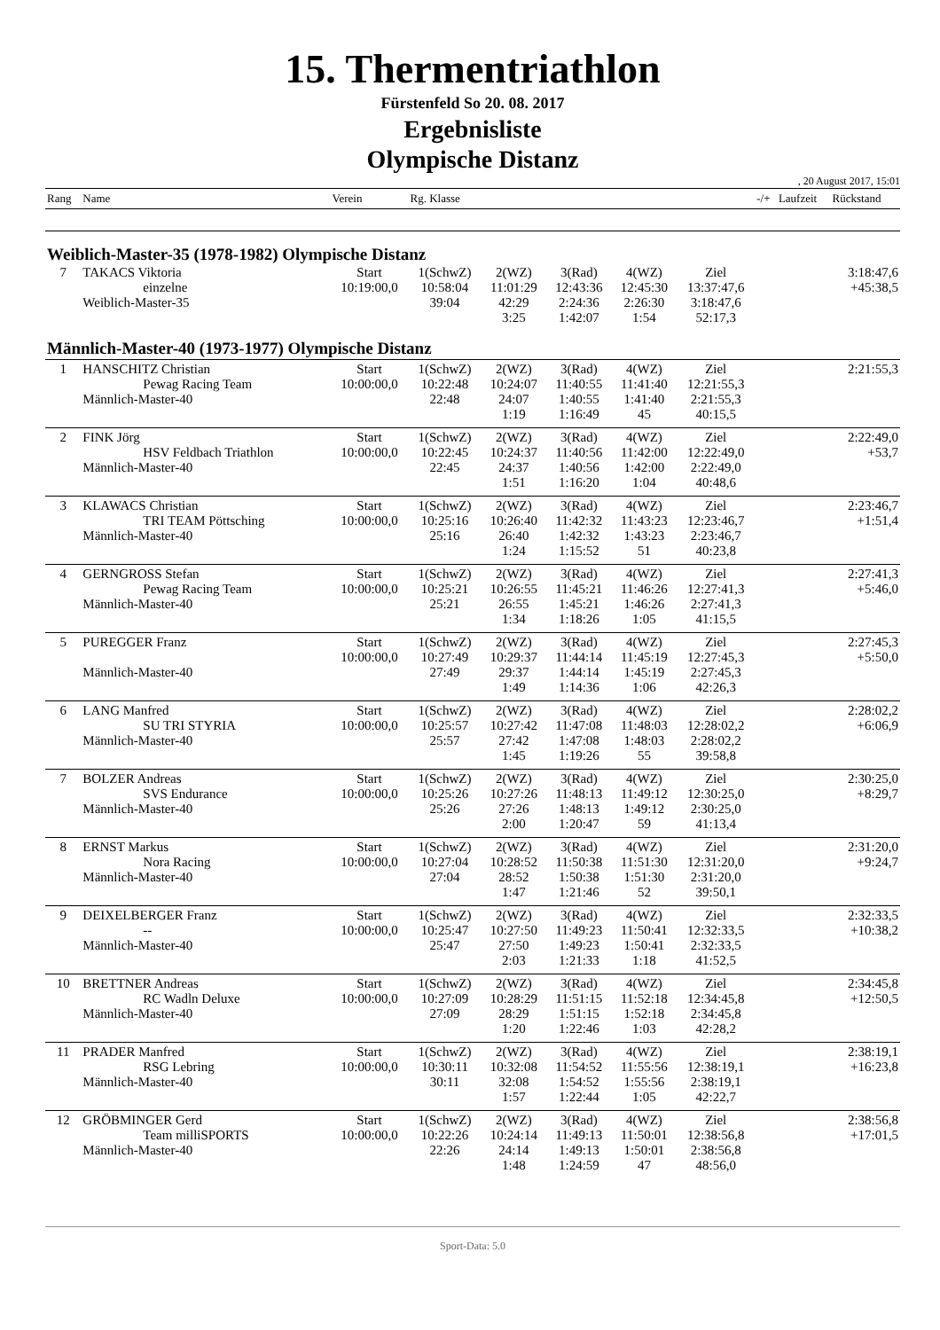15. Thermentriathlon
Fürstenfeld So 20. 08. 2017
Ergebnisliste
Olympische Distanz
, 20 August 2017, 15:01
| Rang | Name | Verein | Rg. Klasse | | | | | -/+ | Laufzeit | Rückstand |
| --- | --- | --- | --- | --- | --- | --- | --- | --- | --- | --- |
| Weiblich-Master-35 (1978-1982) Olympische Distanz | | | | | | | | | | |
| 7 | TAKACS Viktoria | Start | 1(SchwZ) | 2(WZ) | 3(Rad) | 4(WZ) | Ziel | | | 3:18:47,6 |
| | einzelne | 10:19:00,0 | 10:58:04 | 11:01:29 | 12:43:36 | 12:45:30 | 13:37:47,6 | | | +45:38,5 |
| | Weiblich-Master-35 | | 39:04 | 42:29 | 2:24:36 | 2:26:30 | 3:18:47,6 | | | |
| | | | | 3:25 | 1:42:07 | 1:54 | 52:17,3 | | | |
| Männlich-Master-40 (1973-1977) Olympische Distanz | | | | | | | | | | |
| 1 | HANSCHITZ Christian | Start | 1(SchwZ) | 2(WZ) | 3(Rad) | 4(WZ) | Ziel | | | 2:21:55,3 |
| | Pewag Racing Team | 10:00:00,0 | 10:22:48 | 10:24:07 | 11:40:55 | 11:41:40 | 12:21:55,3 | | | |
| | Männlich-Master-40 | | 22:48 | 24:07 | 1:40:55 | 1:41:40 | 2:21:55,3 | | | |
| | | | | 1:19 | 1:16:49 | 45 | 40:15,5 | | | |
| 2 | FINK Jörg | Start | 1(SchwZ) | 2(WZ) | 3(Rad) | 4(WZ) | Ziel | | | 2:22:49,0 |
| | HSV Feldbach Triathlon | 10:00:00,0 | 10:22:45 | 10:24:37 | 11:40:56 | 11:42:00 | 12:22:49,0 | | | +53,7 |
| | Männlich-Master-40 | | 22:45 | 24:37 | 1:40:56 | 1:42:00 | 2:22:49,0 | | | |
| | | | | 1:51 | 1:16:20 | 1:04 | 40:48,6 | | | |
| 3 | KLAWACS Christian | Start | 1(SchwZ) | 2(WZ) | 3(Rad) | 4(WZ) | Ziel | | | 2:23:46,7 |
| | TRI TEAM Pöttsching | 10:00:00,0 | 10:25:16 | 10:26:40 | 11:42:32 | 11:43:23 | 12:23:46,7 | | | +1:51,4 |
| | Männlich-Master-40 | | 25:16 | 26:40 | 1:42:32 | 1:43:23 | 2:23:46,7 | | | |
| | | | | 1:24 | 1:15:52 | 51 | 40:23,8 | | | |
| 4 | GERNGROSS Stefan | Start | 1(SchwZ) | 2(WZ) | 3(Rad) | 4(WZ) | Ziel | | | 2:27:41,3 |
| | Pewag Racing Team | 10:00:00,0 | 10:25:21 | 10:26:55 | 11:45:21 | 11:46:26 | 12:27:41,3 | | | +5:46,0 |
| | Männlich-Master-40 | | 25:21 | 26:55 | 1:45:21 | 1:46:26 | 2:27:41,3 | | | |
| | | | | 1:34 | 1:18:26 | 1:05 | 41:15,5 | | | |
| 5 | PUREGGER Franz | Start | 1(SchwZ) | 2(WZ) | 3(Rad) | 4(WZ) | Ziel | | | 2:27:45,3 |
| | | 10:00:00,0 | 10:27:49 | 10:29:37 | 11:44:14 | 11:45:19 | 12:27:45,3 | | | +5:50,0 |
| | Männlich-Master-40 | | 27:49 | 29:37 | 1:44:14 | 1:45:19 | 2:27:45,3 | | | |
| | | | | 1:49 | 1:14:36 | 1:06 | 42:26,3 | | | |
| 6 | LANG Manfred | Start | 1(SchwZ) | 2(WZ) | 3(Rad) | 4(WZ) | Ziel | | | 2:28:02,2 |
| | SU TRI STYRIA | 10:00:00,0 | 10:25:57 | 10:27:42 | 11:47:08 | 11:48:03 | 12:28:02,2 | | | +6:06,9 |
| | Männlich-Master-40 | | 25:57 | 27:42 | 1:47:08 | 1:48:03 | 2:28:02,2 | | | |
| | | | | 1:45 | 1:19:26 | 55 | 39:58,8 | | | |
| 7 | BOLZER Andreas | Start | 1(SchwZ) | 2(WZ) | 3(Rad) | 4(WZ) | Ziel | | | 2:30:25,0 |
| | SVS Endurance | 10:00:00,0 | 10:25:26 | 10:27:26 | 11:48:13 | 11:49:12 | 12:30:25,0 | | | +8:29,7 |
| | Männlich-Master-40 | | 25:26 | 27:26 | 1:48:13 | 1:49:12 | 2:30:25,0 | | | |
| | | | | 2:00 | 1:20:47 | 59 | 41:13,4 | | | |
| 8 | ERNST Markus | Start | 1(SchwZ) | 2(WZ) | 3(Rad) | 4(WZ) | Ziel | | | 2:31:20,0 |
| | Nora Racing | 10:00:00,0 | 10:27:04 | 10:28:52 | 11:50:38 | 11:51:30 | 12:31:20,0 | | | +9:24,7 |
| | Männlich-Master-40 | | 27:04 | 28:52 | 1:50:38 | 1:51:30 | 2:31:20,0 | | | |
| | | | | 1:47 | 1:21:46 | 52 | 39:50,1 | | | |
| 9 | DEIXELBERGER Franz | Start | 1(SchwZ) | 2(WZ) | 3(Rad) | 4(WZ) | Ziel | | | 2:32:33,5 |
| | -- | 10:00:00,0 | 10:25:47 | 10:27:50 | 11:49:23 | 11:50:41 | 12:32:33,5 | | | +10:38,2 |
| | Männlich-Master-40 | | 25:47 | 27:50 | 1:49:23 | 1:50:41 | 2:32:33,5 | | | |
| | | | | 2:03 | 1:21:33 | 1:18 | 41:52,5 | | | |
| 10 | BRETTNER Andreas | Start | 1(SchwZ) | 2(WZ) | 3(Rad) | 4(WZ) | Ziel | | | 2:34:45,8 |
| | RC Wadln Deluxe | 10:00:00,0 | 10:27:09 | 10:28:29 | 11:51:15 | 11:52:18 | 12:34:45,8 | | | +12:50,5 |
| | Männlich-Master-40 | | 27:09 | 28:29 | 1:51:15 | 1:52:18 | 2:34:45,8 | | | |
| | | | | 1:20 | 1:22:46 | 1:03 | 42:28,2 | | | |
| 11 | PRADER Manfred | Start | 1(SchwZ) | 2(WZ) | 3(Rad) | 4(WZ) | Ziel | | | 2:38:19,1 |
| | RSG Lebring | 10:00:00,0 | 10:30:11 | 10:32:08 | 11:54:52 | 11:55:56 | 12:38:19,1 | | | +16:23,8 |
| | Männlich-Master-40 | | 30:11 | 32:08 | 1:54:52 | 1:55:56 | 2:38:19,1 | | | |
| | | | | 1:57 | 1:22:44 | 1:05 | 42:22,7 | | | |
| 12 | GRÖBMINGER Gerd | Start | 1(SchwZ) | 2(WZ) | 3(Rad) | 4(WZ) | Ziel | | | 2:38:56,8 |
| | Team milliSPORTS | 10:00:00,0 | 10:22:26 | 10:24:14 | 11:49:13 | 11:50:01 | 12:38:56,8 | | | +17:01,5 |
| | Männlich-Master-40 | | 22:26 | 24:14 | 1:49:13 | 1:50:01 | 2:38:56,8 | | | |
| | | | | 1:48 | 1:24:59 | 47 | 48:56,0 | | | |
Sport-Data: 5.0